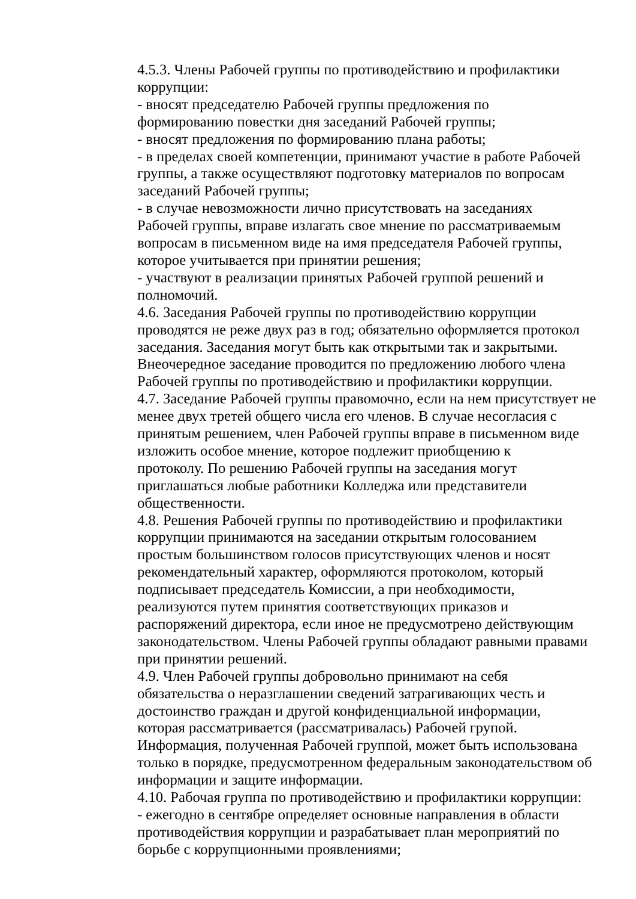4.5.3. Члены Рабочей группы по противодействию и профилактики коррупции:
- вносят председателю Рабочей группы предложения по
формированию повестки дня заседаний Рабочей группы;
- вносят предложения по формированию плана работы;
- в пределах своей компетенции, принимают участие в работе Рабочей группы, а также осуществляют подготовку материалов по вопросам заседаний Рабочей группы;
- в случае невозможности лично присутствовать на заседаниях
Рабочей группы, вправе излагать свое мнение по рассматриваемым вопросам в письменном виде на имя председателя Рабочей группы, которое учитывается при принятии решения;
- участвуют в реализации принятых Рабочей группой решений и полномочий.
4.6. Заседания Рабочей группы по противодействию коррупции проводятся не реже двух раз в год; обязательно оформляется протокол заседания. Заседания могут быть как открытыми так и закрытыми. Внеочередное заседание проводится по предложению любого члена Рабочей группы по противодействию и профилактики коррупции.
4.7. Заседание Рабочей группы правомочно, если на нем присутствует не менее двух третей общего числа его членов. В случае несогласия с принятым решением, член Рабочей группы вправе в письменном виде изложить особое мнение, которое подлежит приобщению к
протоколу. По решению Рабочей группы на заседания могут
приглашаться любые работники Колледжа или представители общественности.
4.8. Решения Рабочей группы по противодействию и профилактики коррупции принимаются на заседании открытым голосованием
простым большинством голосов присутствующих членов и носят рекомендательный характер, оформляются протоколом, который
подписывает председатель Комиссии, а при необходимости,
реализуются путем принятия соответствующих приказов и
распоряжений директора, если иное не предусмотрено действующим законодательством. Члены Рабочей группы обладают равными правами при принятии решений.
4.9. Член Рабочей группы добровольно принимают на себя
обязательства о неразглашении сведений затрагивающих честь и достоинство граждан и другой конфиденциальной информации,
которая рассматривается (рассматривалась) Рабочей групой.
Информация, полученная Рабочей группой, может быть использована только в порядке, предусмотренном федеральным законодательством об информации и защите информации.
4.10. Рабочая группа по противодействию и профилактики коррупции:
- ежегодно в сентябре определяет основные направления в области противодействия коррупции и разрабатывает план мероприятий по
борьбе с коррупционными проявлениями;